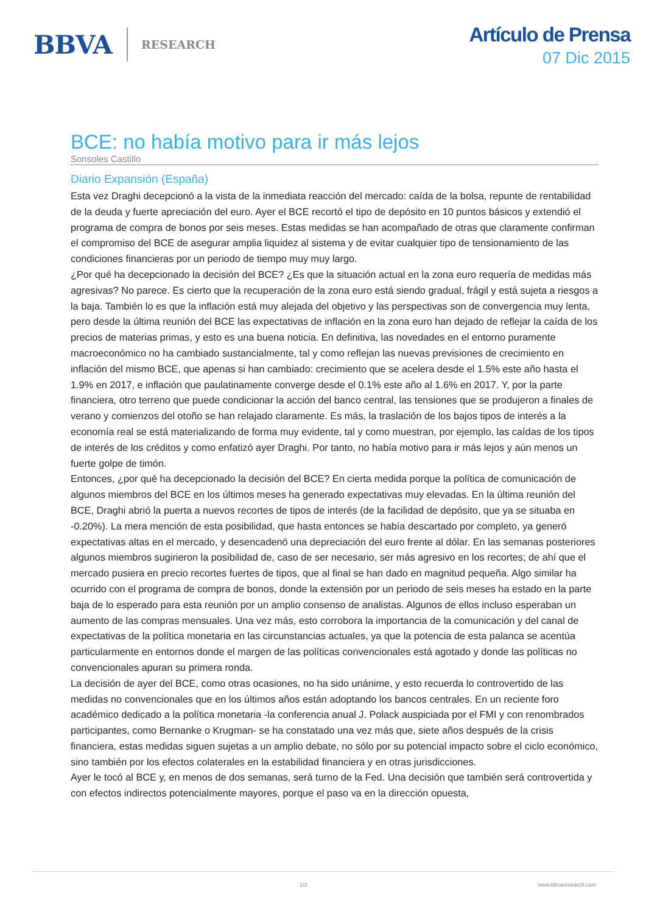BBVA RESEARCH
Artículo de Prensa
07 Dic 2015
BCE: no había motivo para ir más lejos
Sonsoles Castillo
Diario Expansión (España)
Esta vez Draghi decepcionó a la vista de la inmediata reacción del mercado: caída de la bolsa, repunte de rentabilidad de la deuda y fuerte apreciación del euro. Ayer el BCE recortó el tipo de depósito en 10 puntos básicos y extendió el programa de compra de bonos por seis meses. Estas medidas se han acompañado de otras que claramente confirman el compromiso del BCE de asegurar amplia liquidez al sistema y de evitar cualquier tipo de tensionamiento de las condiciones financieras por un periodo de tiempo muy muy largo.
¿Por qué ha decepcionado la decisión del BCE? ¿Es que la situación actual en la zona euro requería de medidas más agresivas? No parece. Es cierto que la recuperación de la zona euro está siendo gradual, frágil y está sujeta a riesgos a la baja. También lo es que la inflación está muy alejada del objetivo y las perspectivas son de convergencia muy lenta, pero desde la última reunión del BCE las expectativas de inflación en la zona euro han dejado de reflejar la caída de los precios de materias primas, y esto es una buena noticia. En definitiva, las novedades en el entorno puramente macroeconómico no ha cambiado sustancialmente, tal y como reflejan las nuevas previsiones de crecimiento en inflación del mismo BCE, que apenas si han cambiado: crecimiento que se acelera desde el 1.5% este año hasta el 1.9% en 2017, e inflación que paulatinamente converge desde el 0.1% este año al 1.6% en 2017. Y, por la parte financiera, otro terreno que puede condicionar la acción del banco central, las tensiones que se produjeron a finales de verano y comienzos del otoño se han relajado claramente. Es más, la traslación de los bajos tipos de interés a la economía real se está materializando de forma muy evidente, tal y como muestran, por ejemplo, las caídas de los tipos de interés de los créditos y como enfatizó ayer Draghi. Por tanto, no había motivo para ir más lejos y aún menos un fuerte golpe de timón.
Entonces, ¿por qué ha decepcionado la decisión del BCE? En cierta medida porque la política de comunicación de algunos miembros del BCE en los últimos meses ha generado expectativas muy elevadas. En la última reunión del BCE, Draghi abrió la puerta a nuevos recortes de tipos de interés (de la facilidad de depósito, que ya se situaba en -0.20%). La mera mención de esta posibilidad, que hasta entonces se había descartado por completo, ya generó expectativas altas en el mercado, y desencadenó una depreciación del euro frente al dólar. En las semanas posteriores algunos miembros sugirieron la posibilidad de, caso de ser necesario, ser más agresivo en los recortes; de ahí que el mercado pusiera en precio recortes fuertes de tipos, que al final se han dado en magnitud pequeña. Algo similar ha ocurrido con el programa de compra de bonos, donde la extensión por un periodo de seis meses ha estado en la parte baja de lo esperado para esta reunión por un amplio consenso de analistas. Algunos de ellos incluso esperaban un aumento de las compras mensuales. Una vez más, esto corrobora la importancia de la comunicación y del canal de expectativas de la política monetaria en las circunstancias actuales, ya que la potencia de esta palanca se acentúa particularmente en entornos donde el margen de las políticas convencionales está agotado y donde las políticas no convencionales apuran su primera ronda.
La decisión de ayer del BCE, como otras ocasiones, no ha sido unánime, y esto recuerda lo controvertido de las medidas no convencionales que en los últimos años están adoptando los bancos centrales. En un reciente foro académico dedicado a la política monetaria -la conferencia anual J. Polack auspiciada por el FMI y con renombrados participantes, como Bernanke o Krugman- se ha constatado una vez más que, siete años después de la crisis financiera, estas medidas siguen sujetas a un amplio debate, no sólo por su potencial impacto sobre el ciclo económico, sino también por los efectos colaterales en la estabilidad financiera y en otras jurisdicciones.
Ayer le tocó al BCE y, en menos de dos semanas, será turno de la Fed. Una decisión que también será controvertida y con efectos indirectos potencialmente mayores, porque el paso va en la dirección opuesta,
1/3 www.bbvaresearch.com